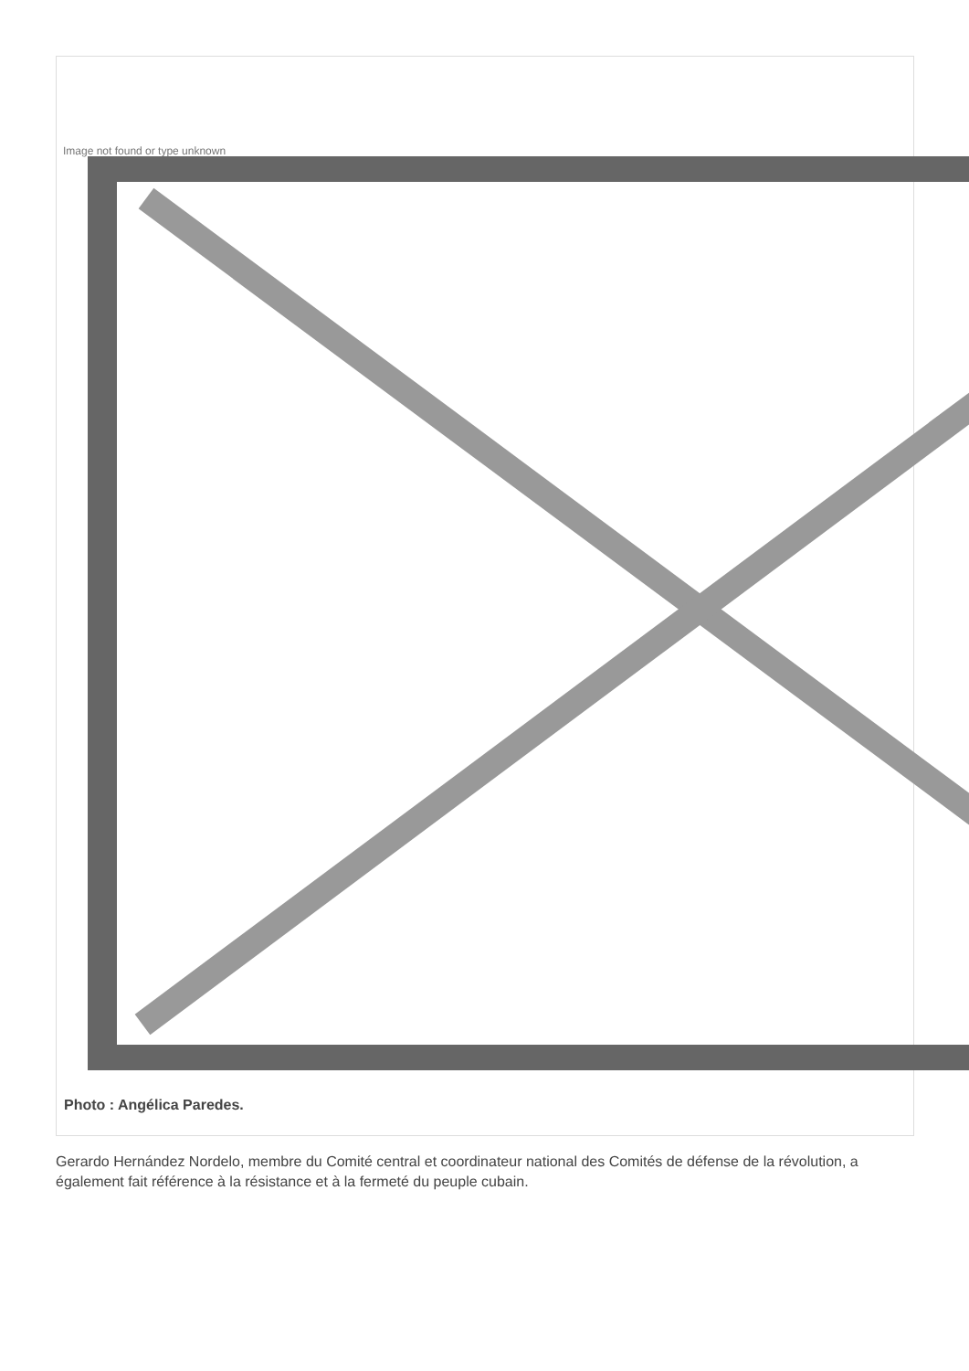Image not found or type unknown
Photo : Angélica Paredes.
Gerardo Hernández Nordelo, membre du Comité central et coordinateur national des Comités de défense de la révolution, a également fait référence à la résistance et à la fermeté du peuple cubain.